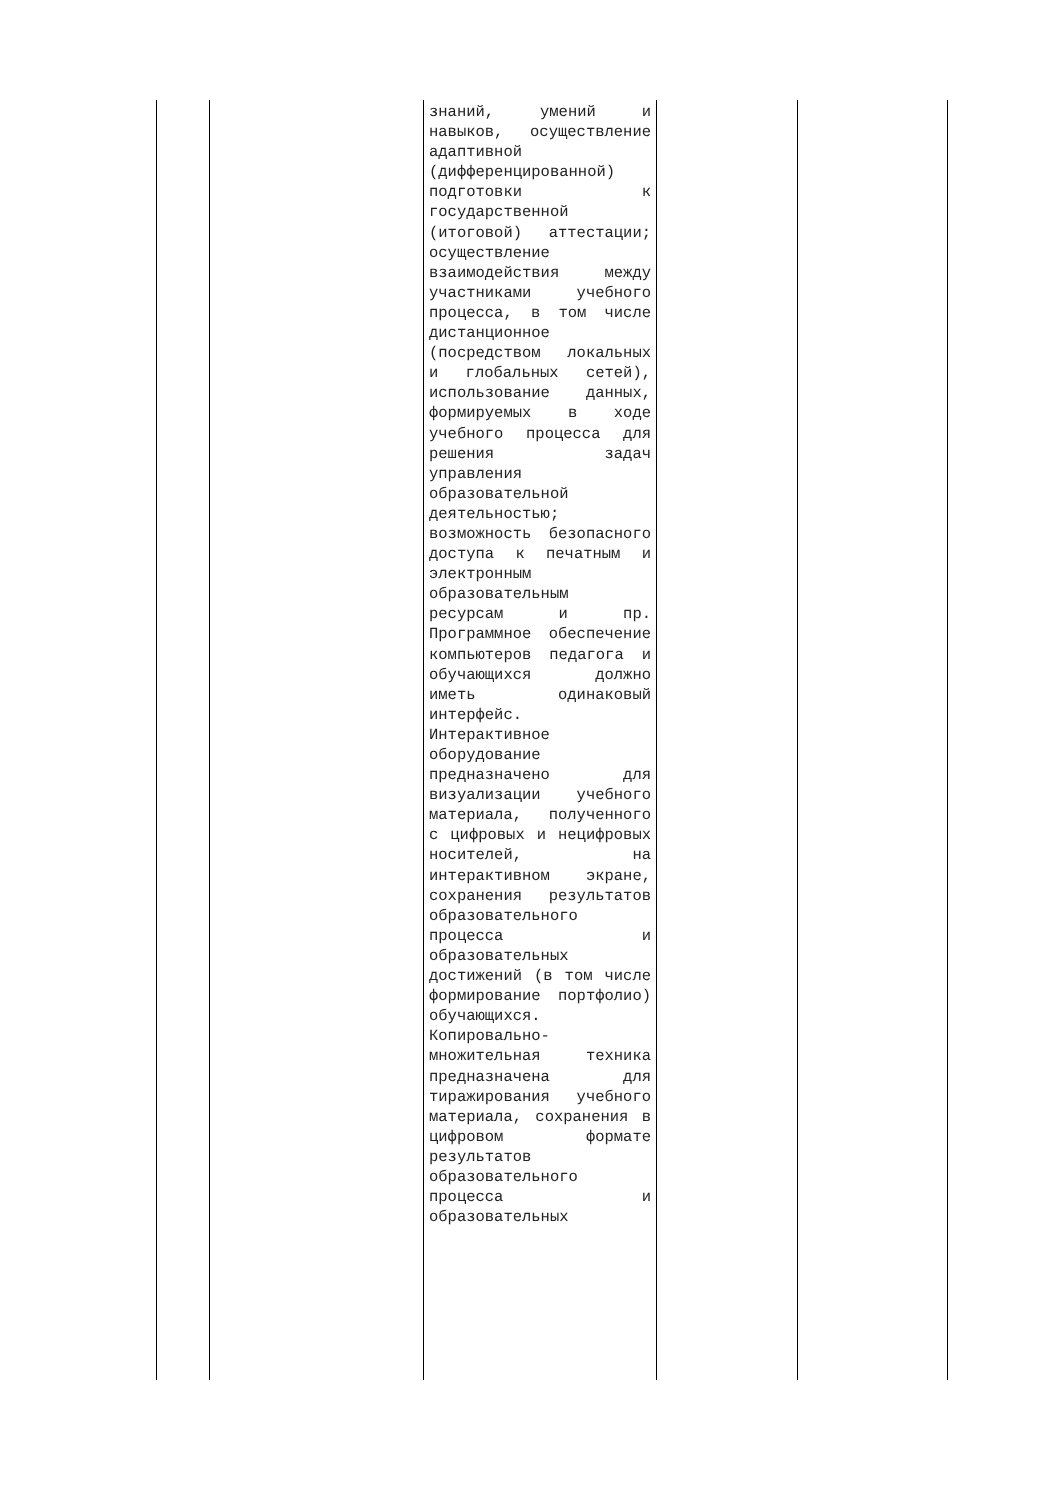| | | знаний, умений и навыков, осуществление адаптивной (дифференцированной) подготовки к государственной (итоговой) аттестации; осуществление взаимодействия между участниками учебного процесса, в том числе дистанционное (посредством локальных и глобальных сетей), использование данных, формируемых в ходе учебного процесса для решения задач управления образовательной деятельностью; возможность безопасного доступа к печатным и электронным образовательным ресурсам и пр. Программное обеспечение компьютеров педагога и обучающихся должно иметь одинаковый интерфейс. Интерактивное оборудование предназначено для визуализации учебного материала, полученного с цифровых и нецифровых носителей, на интерактивном экране, сохранения результатов образовательного процесса и образовательных достижений (в том числе формирование портфолио) обучающихся. Копировально-множительная техника предназначена для тиражирования учебного материала, сохранения в цифровом формате результатов образовательного процесса и образовательных | | |